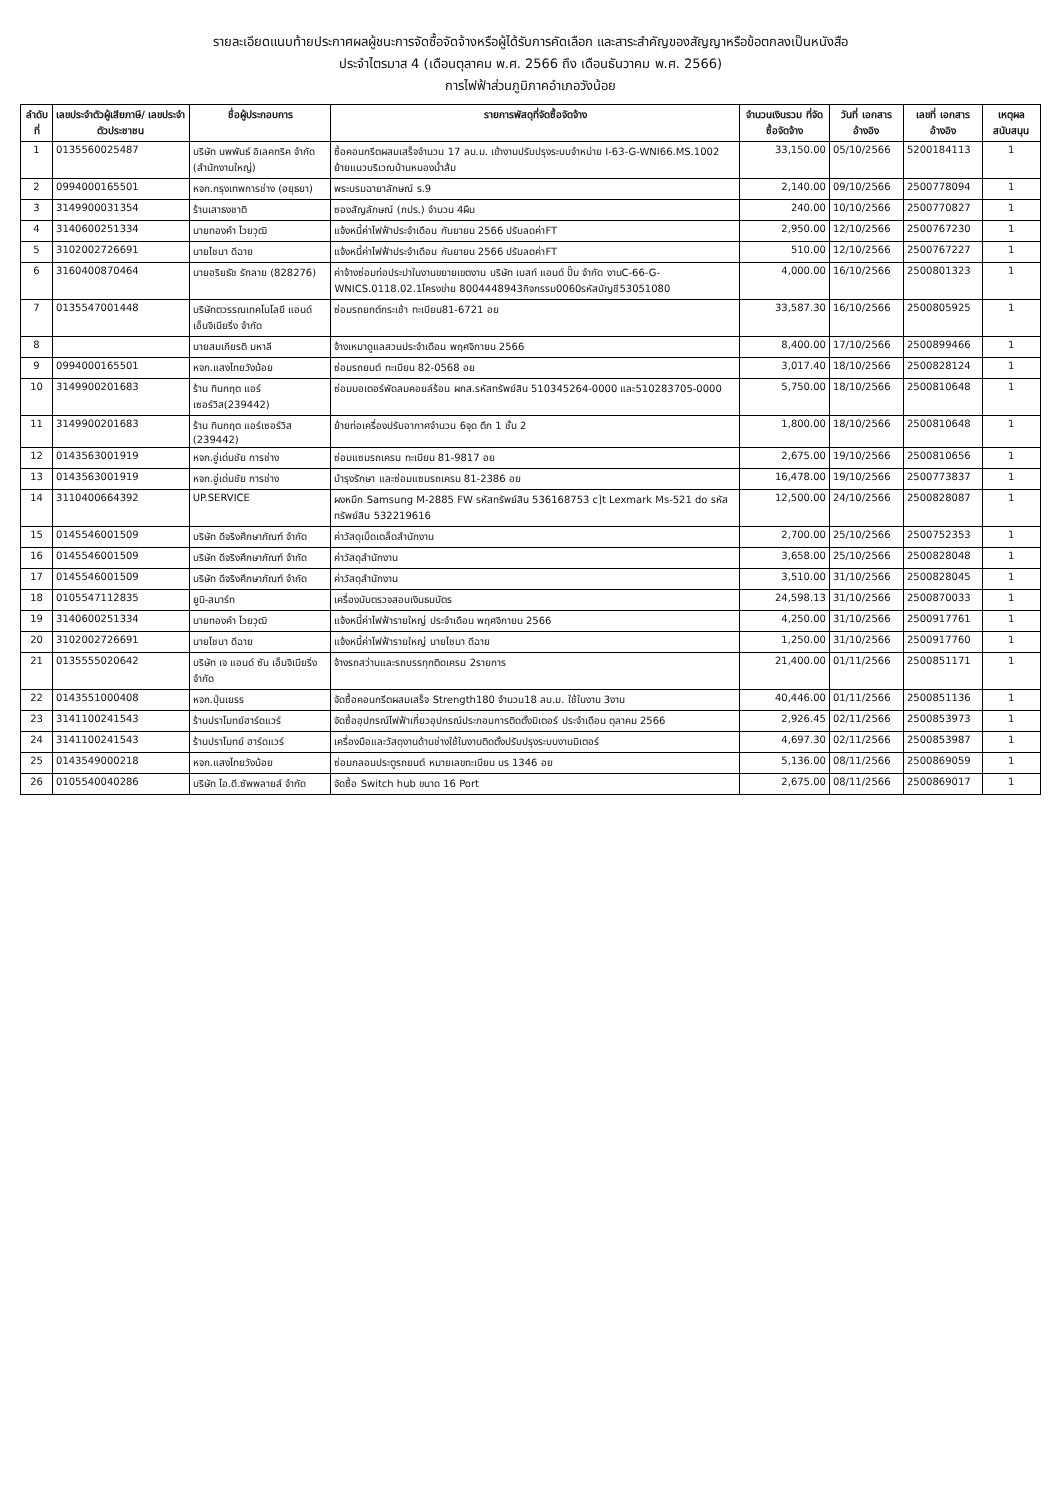รายละเอียดแนบท้ายประกาศผลผู้ชนะการจัดซื้อจัดจ้างหรือผู้ได้รับการคัดเลือก และสาระสำคัญของสัญญาหรือข้อตกลงเป็นหนังสือ
ประจำไตรมาส 4 (เดือนตุลาคม พ.ศ. 2566 ถึง เดือนธันวาคม พ.ศ. 2566)
การไฟฟ้าส่วนภูมิภาคอำเภอวังน้อย
| ลำดับที่ | เลขประจำตัวผู้เสียภาษี/ เลขประจำตัวประชาชน | ชื่อผู้ประกอบการ | รายการพัสดุที่จัดซื้อจัดจ้าง | จำนวนเงินรวม ที่จัดซื้อจัดจ้าง | วันที่ เอกสารอ้างอิง | เลขที่ เอกสารอ้างอิง | เหตุผล สนับสนุน |
| --- | --- | --- | --- | --- | --- | --- | --- |
| 1 | 0135560025487 | บริษัท นพพันธ์ อิเลคทริค จำกัด (สำนักงานใหญ่) | ซื้อคอนกรีตผสมเสร็จจำนวน 17 ลบ.ม. เข้างานปรับปรุงระบบจำหน่าย I-63-G-WNI66.MS.1002 ย้ายแนวบริเวณบ้านหนองน้ำส้ม | 33,150.00 | 05/10/2566 | 5200184113 | 1 |
| 2 | 0994000165501 | หจก.กรุงเทพการช่าง (อยุธยา) | พระบรมฉายาลักษณ์ ร.9 | 2,140.00 | 09/10/2566 | 2500778094 | 1 |
| 3 | 3149900031354 | ร้านเสาธงชาติ | ซองสัญลักษณ์ (ภปร.) จำนวน 4ผืน | 240.00 | 10/10/2566 | 2500770827 | 1 |
| 4 | 3140600251334 | นายทองคำ ไวยวุฒิ | แจ้งหนี้ค่าไฟฟ้าประจำเดือน กันยายน 2566 ปรับลดค่าFT | 2,950.00 | 12/10/2566 | 2500767230 | 1 |
| 5 | 3102002726691 | นายไชนา ดีฉาย | แจ้งหนี้ค่าไฟฟ้าประจำเดือน กันยายน 2566 ปรับลดค่าFT | 510.00 | 12/10/2566 | 2500767227 | 1 |
| 6 | 3160400870464 | นายอริยธัช รักลาย (828276) | ค่าจ้างซ่อมท่อประปาในงานขยายเขตงาน บริษัท เบสท์ แอนด์ ปั๊ม จำกัด งานC-66-G-WNICS.0118.02.1โครงข่าย 8004448943กิจกรรม0060รหัสบัญชี53051080 | 4,000.00 | 16/10/2566 | 2500801323 | 1 |
| 7 | 0135547001448 | บริษัทตวรรณเทคโนโลยี แอนด์ เอ็นจิเนียริ่ง จำกัด | ซ่อมรถยกต์กระเช้า ทะเบียน81-6721 อย | 33,587.30 | 16/10/2566 | 2500805925 | 1 |
| 8 | | นายสมเกียรติ มหาลี | จ้างเหมาดูแลสวนประจำเดือน พฤศจิกายน 2566 | 8,400.00 | 17/10/2566 | 2500899466 | 1 |
| 9 | 0994000165501 | หจก.แสงไทยวังน้อย | ซ่อมรถยนต์ ทะเบียน 82-0568 อย | 3,017.40 | 18/10/2566 | 2500828124 | 1 |
| 10 | 3149900201683 | ร้าน ทินกฤต แอร์เซอร์วิส(239442) | ซ่อมมอเตอร์พัดลมคอยล์ร้อน ผกส.รหัสทรัพย์สิน 510345264-0000 และ510283705-0000 | 5,750.00 | 18/10/2566 | 2500810648 | 1 |
| 11 | 3149900201683 | ร้าน ทินกฤต แอร์เซอร์วิส (239442) | ย้ายท่อเครื่องปรับอากาศจำนวน 6จุด ตึก 1 ชั้น 2 | 1,800.00 | 18/10/2566 | 2500810648 | 1 |
| 12 | 0143563001919 | หจก.อู่เด่นชัย การช่าง | ซ่อมแซมรถเครน ทะเบียน 81-9817 อย | 2,675.00 | 19/10/2566 | 2500810656 | 1 |
| 13 | 0143563001919 | หจก.อู่เด่นชัย การช่าง | บำรุงรักษา และซ่อมแซมรถเครน 81-2386 อย | 16,478.00 | 19/10/2566 | 2500773837 | 1 |
| 14 | 3110400664392 | UP.SERVICE | ผงหมึก Samsung M-2885 FW รหัสทรัพย์สิน 536168753 c]t Lexmark Ms-521 do รหัสทรัพย์สิน 532219616 | 12,500.00 | 24/10/2566 | 2500828087 | 1 |
| 15 | 0145546001509 | บริษัท ดีจริงศึกษาภัณฑ์ จำกัด | ค่าวัสดุเบ็ดเตล็ดสำนักงาน | 2,700.00 | 25/10/2566 | 2500752353 | 1 |
| 16 | 0145546001509 | บริษัท ดีจริงศึกษาภัณฑ์ จำกัด | ค่าวัสดุสำนักงาน | 3,658.00 | 25/10/2566 | 2500828048 | 1 |
| 17 | 0145546001509 | บริษัท ดีจริงศึกษาภัณฑ์ จำกัด | ค่าวัสดุสำนักงาน | 3,510.00 | 31/10/2566 | 2500828045 | 1 |
| 18 | 0105547112835 | ยูนิ-สมาร์ท | เครื่องนับตรวจสอบเงินธนบัตร | 24,598.13 | 31/10/2566 | 2500870033 | 1 |
| 19 | 3140600251334 | นายทองคำ ไวยวุฒิ | แจ้งหนี้ค่าไฟฟ้ารายใหญ่ ประจำเดือน พฤศจิกายน 2566 | 4,250.00 | 31/10/2566 | 2500917761 | 1 |
| 20 | 3102002726691 | นายไชนา ดีฉาย | แจ้งหนี้ค่าไฟฟ้ารายใหญ่ นายไชนา ดีฉาย | 1,250.00 | 31/10/2566 | 2500917760 | 1 |
| 21 | 0135555020642 | บริษัท เจ แอนด์ ซัน เอ็นจิเนียริ่ง จำกัด | จ้างรถสว่านและรถบรรทุกติดเครน 2รายการ | 21,400.00 | 01/11/2566 | 2500851171 | 1 |
| 22 | 0143551000408 | หจก.ปุ่นเยรร | จัดซื้อคอนกรีตผสมเสร็จ Strength180 จำนวน18 ลบ.ม. ใช้ในงาน 3งาน | 40,446.00 | 01/11/2566 | 2500851136 | 1 |
| 23 | 3141100241543 | ร้านปราโมทย์ฮาร์ดแวร์ | จัดซื้ออุปกรณ์ไฟฟ้าเกี่ยวอุปกรณ์ประกอบการติดตั้งมิเตอร์ ประจำเดือน ตุลาคม 2566 | 2,926.45 | 02/11/2566 | 2500853973 | 1 |
| 24 | 3141100241543 | ร้านปราโมทย์ ฮาร์ดแวร์ | เครื่องมือและวัสดุงานด้านช่างใช้ในงานติดตั้งปรับปรุงระบบงานมิเตอร์ | 4,697.30 | 02/11/2566 | 2500853987 | 1 |
| 25 | 0143549000218 | หจก.แสงไทยวังน้อย | ซ่อมกลอนประตูรถยนต์ หมายเลขทะเบียน บร 1346 อย | 5,136.00 | 08/11/2566 | 2500869059 | 1 |
| 26 | 0105540040286 | บริษัท ไอ.ดี.ซัพพลายส์ จำกัด | จัดซื้อ Switch hub ขนาด 16 Port | 2,675.00 | 08/11/2566 | 2500869017 | 1 |